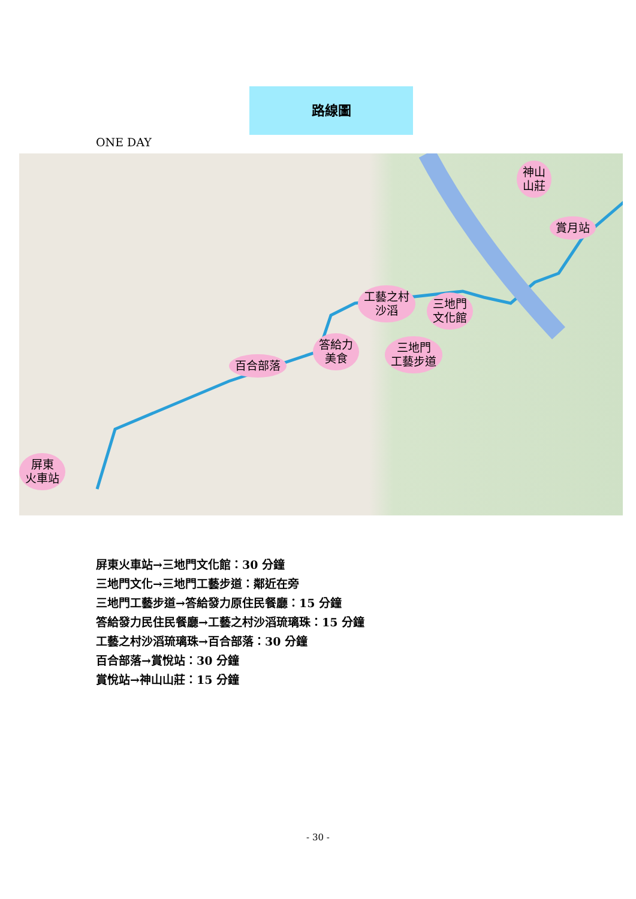路線圖
ONE DAY
神山
山莊
賞月站
工藝之村
沙滔
三地門
文化館
答給力
美食
三地門
工藝步道
百合部落
屏東
火車站
屏東火車站→三地門文化館：30 分鐘
三地門文化→三地門工藝步道：鄰近在旁
三地門工藝步道→答給發力原住民餐廳：15 分鐘
答給發力民住民餐廳→工藝之村沙滔琉璃珠：15 分鐘
工藝之村沙滔琉璃珠→百合部落：30 分鐘
百合部落→賞悅站：30 分鐘
賞悅站→神山山莊：15 分鐘
- 30 -